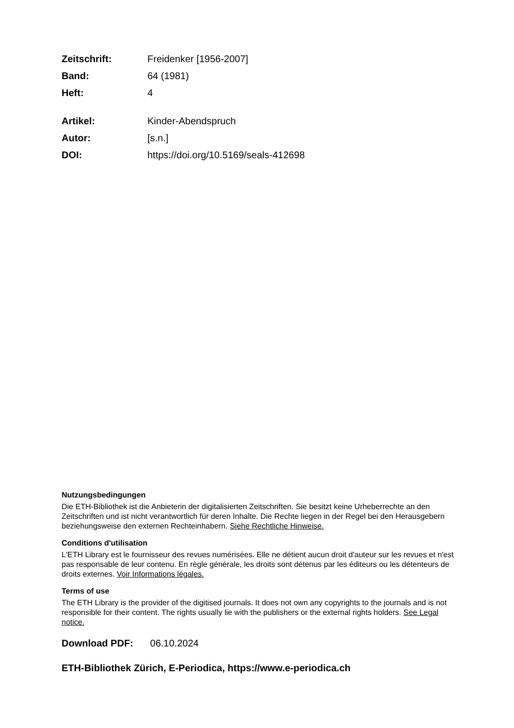Zeitschrift: Freidenker [1956-2007] Band: 64 (1981) Heft: 4
Artikel: Kinder-Abendspruch Autor: [s.n.] DOI: https://doi.org/10.5169/seals-412698
Nutzungsbedingungen
Die ETH-Bibliothek ist die Anbieterin der digitalisierten Zeitschriften. Sie besitzt keine Urheberrechte an den Zeitschriften und ist nicht verantwortlich für deren Inhalte. Die Rechte liegen in der Regel bei den Herausgebern beziehungsweise den externen Rechteinhabern. Siehe Rechtliche Hinweise.
Conditions d'utilisation
L'ETH Library est le fournisseur des revues numérisées. Elle ne détient aucun droit d'auteur sur les revues et n'est pas responsable de leur contenu. En règle générale, les droits sont détenus par les éditeurs ou les détenteurs de droits externes. Voir Informations légales.
Terms of use
The ETH Library is the provider of the digitised journals. It does not own any copyrights to the journals and is not responsible for their content. The rights usually lie with the publishers or the external rights holders. See Legal notice.
Download PDF: 06.10.2024
ETH-Bibliothek Zürich, E-Periodica, https://www.e-periodica.ch